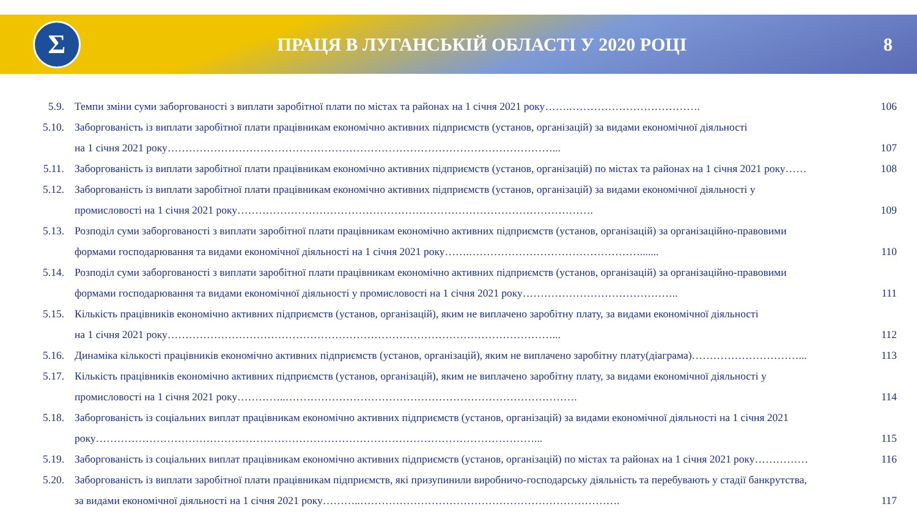Σ
ПРАЦЯ В ЛУГАНСЬКІЙ ОБЛАСТІ У 2020 РОЦІ
8
5.9. Темпи зміни суми заборгованості з виплати заробітної плати по містах та районах на 1 січня 2021 року…….………………………………. 106
5.10. Заборгованість із виплати заробітної плати працівникам економічно активних підприємств (установ, організацій) за видами економічної діяльності
на 1 січня 2021 року………………………………………………………………………………………………...
107
5.11. Заборгованість із виплати заробітної плати працівникам економічно активних підприємств (установ, організацій) по містах та районах на 1 січня 2021 року……
108
5.12. Заборгованість із виплати заробітної плати працівникам економічно активних підприємств (установ, організацій) за видами економічної діяльності у
промисловості на 1 січня 2021 року……………………………………………………………………………………….
109
5.13. Розподіл суми заборгованості з виплати заробітної плати працівникам економічно активних підприємств (установ, організацій) за організаційно-правовими
формами господарювання та видами економічної діяльності на 1 січня 2021 року…….………………………………………….......
110
5.14. Розподіл суми заборгованості з виплати заробітної плати працівникам економічно активних підприємств (установ, організацій) за організаційно-правовими
формами господарювання та видами економічної діяльності у промисловості на 1 січня 2021 року……………………………………..
111
5.15. Кількість працівників економічно активних підприємств (установ, організацій), яким не виплачено заробітну плату, за видами економічної діяльності
на 1 січня 2021 року………………………………………………………………………………………………...
112
5.16. Динаміка кількості працівників економічно активних підприємств (установ, організацій), яким не виплачено заробітну плату(діаграма)…………………………...
113
5.17. Кількість працівників економічно активних підприємств (установ, організацій), яким не виплачено заробітну плату, за видами економічної діяльності у
промисловості на 1 січня 2021 року…………..……………………………………………………………………….
114
5.18. Заборгованість із соціальних виплат працівникам економічно активних підприємств (установ, організацій) за видами економічної діяльності на 1 січня 2021
року……………………………………………………………………………………………………………...
115
5.19. Заборгованість із соціальних виплат працівникам економічно активних підприємств (установ, організацій) по містах та районах на 1 січня 2021 року……………
116
5.20. Заборгованість із виплати заробітної плати працівникам підприємств, які призупинили виробничо-господарську діяльність та перебувають у стадії банкрутства,
за видами економічної діяльності на 1 січня 2021 року………..……………………………………………………………….
117